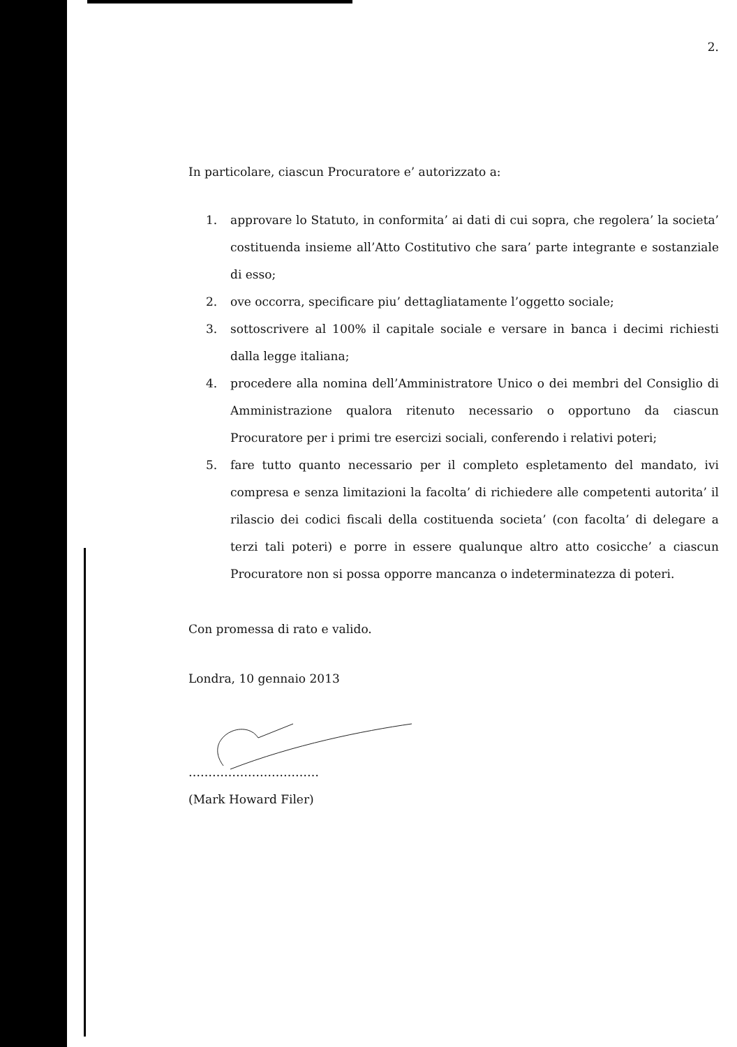2.
In particolare, ciascun Procuratore e’ autorizzato a:
1. approvare lo Statuto, in conformita’ ai dati di cui sopra, che regolera’ la societa’ costituenda insieme all’Atto Costitutivo che sara’ parte integrante e sostanziale di esso;
2. ove occorra, specificare piu’ dettagliatamente l’oggetto sociale;
3. sottoscrivere al 100% il capitale sociale e versare in banca i decimi richiesti dalla legge italiana;
4. procedere alla nomina dell’Amministratore Unico o dei membri del Consiglio di Amministrazione qualora ritenuto necessario o opportuno da ciascun Procuratore per i primi tre esercizi sociali, conferendo i relativi poteri;
5. fare tutto quanto necessario per il completo espletamento del mandato, ivi compresa e senza limitazioni la facolta’ di richiedere alle competenti autorita’ il rilascio dei codici fiscali della costituenda societa’ (con facolta’ di delegare a terzi tali poteri) e porre in essere qualunque altro atto cosicche’ a ciascun Procuratore non si possa opporre mancanza o indeterminatezza di poteri.
Con promessa di rato e valido.
Londra, 10 gennaio 2013
……………………………
(Mark Howard Filer)